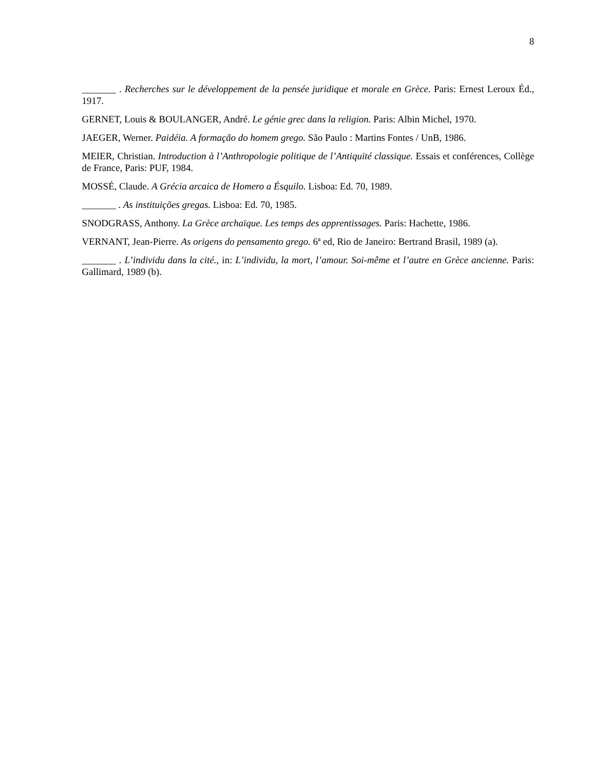8
_______ . Recherches sur le développement de la pensée juridique et morale en Grèce. Paris: Ernest Leroux Éd., 1917.
GERNET, Louis & BOULANGER, André. Le génie grec dans la religion. Paris: Albin Michel, 1970.
JAEGER, Werner. Paidéia. A formação do homem grego. São Paulo : Martins Fontes / UnB, 1986.
MEIER, Christian. Introduction à l’Anthropologie politique de l’Antiquité classique. Essais et conférences, Collège de France, Paris: PUF, 1984.
MOSSÉ, Claude. A Grécia arcaica de Homero a Ésquilo. Lisboa: Ed. 70, 1989.
_______ . As instituições gregas. Lisboa: Ed. 70, 1985.
SNODGRASS, Anthony. La Grèce archaïque. Les temps des apprentissages. Paris: Hachette, 1986.
VERNANT, Jean-Pierre. As origens do pensamento grego. 6ª ed, Rio de Janeiro: Bertrand Brasil, 1989 (a).
_______ . L’individu dans la cité., in: L’individu, la mort, l’amour. Soi-même et l’autre en Grèce ancienne. Paris: Gallimard, 1989 (b).